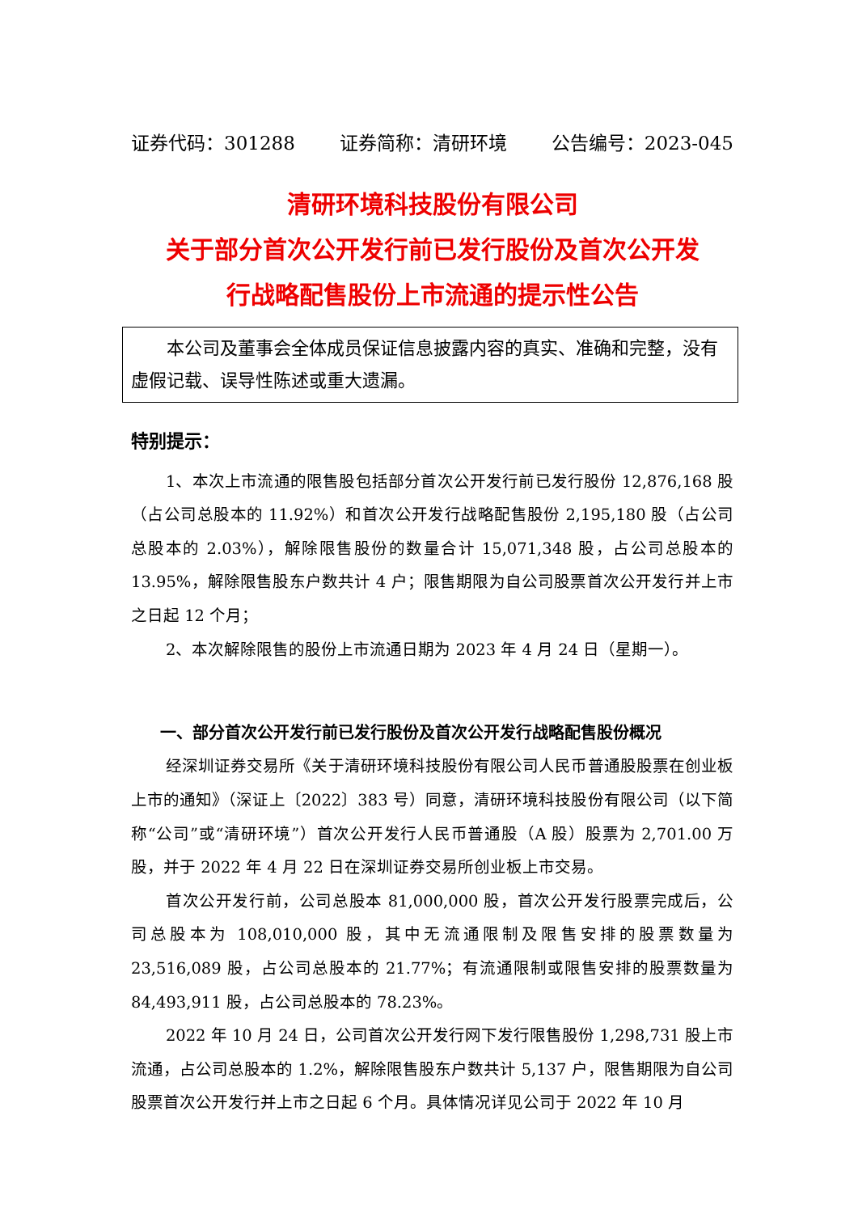证券代码：301288 证券简称：清研环境 公告编号：2023-045
清研环境科技股份有限公司
关于部分首次公开发行前已发行股份及首次公开发
行战略配售股份上市流通的提示性公告
本公司及董事会全体成员保证信息披露内容的真实、准确和完整，没有虚假记载、误导性陈述或重大遗漏。
特别提示：
1、本次上市流通的限售股包括部分首次公开发行前已发行股份 12,876,168 股（占公司总股本的 11.92%）和首次公开发行战略配售股份 2,195,180 股（占公司总股本的 2.03%），解除限售股份的数量合计 15,071,348 股，占公司总股本的 13.95%，解除限售股东户数共计 4 户；限售期限为自公司股票首次公开发行并上市之日起 12 个月；
2、本次解除限售的股份上市流通日期为 2023 年 4 月 24 日（星期一）。
一、部分首次公开发行前已发行股份及首次公开发行战略配售股份概况
经深圳证券交易所《关于清研环境科技股份有限公司人民币普通股股票在创业板上市的通知》（深证上〔2022〕383 号）同意，清研环境科技股份有限公司（以下简称“公司”或“清研环境”）首次公开发行人民币普通股（A 股）股票为 2,701.00 万股，并于 2022 年 4 月 22 日在深圳证券交易所创业板上市交易。
首次公开发行前，公司总股本 81,000,000 股，首次公开发行股票完成后，公司总股本为 108,010,000 股，其中无流通限制及限售安排的股票数量为 23,516,089 股，占公司总股本的 21.77%；有流通限制或限售安排的股票数量为 84,493,911 股，占公司总股本的 78.23%。
2022 年 10 月 24 日，公司首次公开发行网下发行限售股份 1,298,731 股上市流通，占公司总股本的 1.2%，解除限售股东户数共计 5,137 户，限售期限为自公司股票首次公开发行并上市之日起 6 个月。具体情况详见公司于 2022 年 10 月